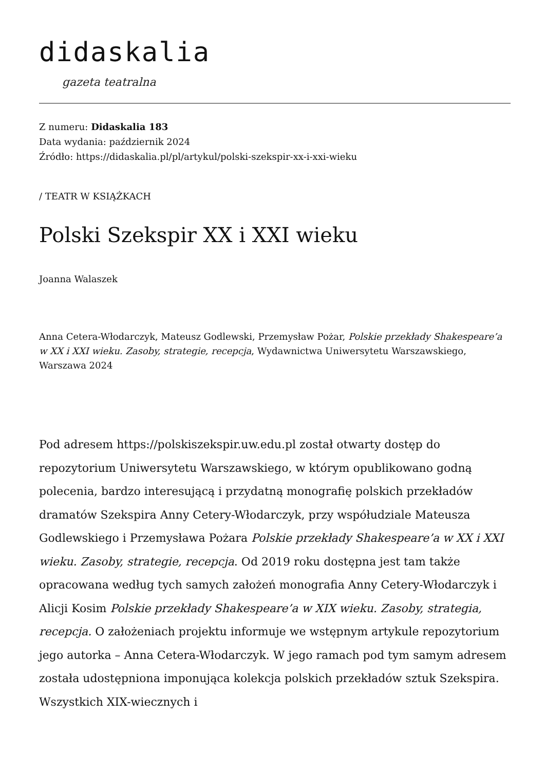didaskalia
gazeta teatralna
Z numeru: Didaskalia 183
Data wydania: październik 2024
Źródło: https://didaskalia.pl/pl/artykul/polski-szekspir-xx-i-xxi-wieku
/ TEATR W KSIĄŻKACH
Polski Szekspir XX i XXI wieku
Joanna Walaszek
Anna Cetera-Włodarczyk, Mateusz Godlewski, Przemysław Pożar, Polskie przekłady Shakespeare’a w XX i XXI wieku. Zasoby, strategie, recepcja, Wydawnictwa Uniwersytetu Warszawskiego, Warszawa 2024
Pod adresem https://polskiszekspir.uw.edu.pl został otwarty dostęp do repozytorium Uniwersytetu Warszawskiego, w którym opublikowano godną polecenia, bardzo interesującą i przydatną monografię polskich przekładów dramatów Szekspira Anny Cetery-Włodarczyk, przy współudziale Mateusza Godlewskiego i Przemysława Pożara Polskie przekłady Shakespeare’a w XX i XXI wieku. Zasoby, strategie, recepcja. Od 2019 roku dostępna jest tam także opracowana według tych samych założeń monografia Anny Cetery-Włodarczyk i Alicji Kosim Polskie przekłady Shakespeare’a w XIX wieku. Zasoby, strategia, recepcja. O założeniach projektu informuje we wstępnym artykule repozytorium jego autorka – Anna Cetera-Włodarczyk. W jego ramach pod tym samym adresem została udostępniona imponująca kolekcja polskich przekładów sztuk Szekspira. Wszystkich XIX-wiecznych i